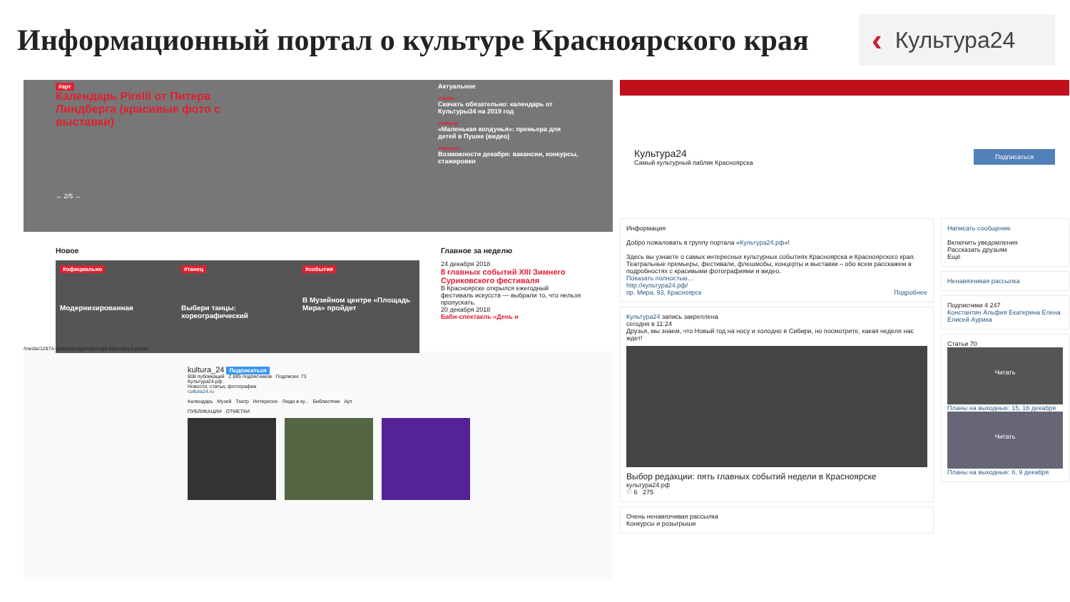Информационный портал о культуре Красноярского края
‹ Культура24
#арт
Календарь Pirelli от Питера Линдберга (красивые фото с выставки)
← 2/5 →
Актуальное
#люди
Скачать обязательно: календарь от Культуры24 на 2019 год
#театр
«Маленькая колдунья»: премьера для детей в Пушке (видео)
#конкурс
Возможности декабря: вакансии, конкурсы, стажировки
Новое
#официально
Модернизированная
#танец
Выбери танцы: хореографический
#события
В Музейном центре «Площадь Мира» пройдет
Главное за неделю
24 декабря 2018
8 главных событий XIII Зимнего Суриковского фестиваля
В Красноярске открылся ежегодный фестиваль искусств — выбрали то, что нельзя пропускать.
20 декабря 2018
Баби-спектакль «День и
/media/12874-vystavka-legendarnogo-kalendarya-pirelli/
kultura_24 Подписаться
808 публикаций 2 885 подписчиков Подписки: 73
Культура24.рф
Новости, статьи, фотографии
cultura24.ru
Календарь Музей Театр Интересно Люди в ку... Библиотеки Арт
ПУБЛИКАЦИИ ОТМЕТКИ
Культура24
Самый культурный паблик Красноярска
Подписаться
Информация
Добро пожаловать в группу портала «Культура24.рф»!
Здесь вы узнаете о самых интересных культурных событиях Красноярска и Красноярского края. Театральные премьеры, фестивали, флешмобы, концерты и выставки – обо всем расскажем в подробностях с красивыми фотографиями и видео.
Показать полностью…
http://культура24.рф/
пр. Мира, 93, Красноярск Подробнее
Культура24 запись закреплена
сегодня в 11:24
Друзья, мы знаем, что Новый год на носу и холодно в Сибири, но посмотрите, какая неделя нас ждет!
Выбор редакции: пять главных событий недели в Красноярске
культура24.рф
♡ 6 275
Очень ненавязчивая рассылка
Конкурсы и розыгрыши
Написать сообщение
Включить уведомления
Рассказать друзьям
Ещё
Ненавязчивая рассылка
Подписчики 4 247
Константин Альфия Екатерина Елена Елисей Аурика
Статьи 70
Читать
Планы на выходные: 15, 16 декабря
Читать
Планы на выходные: 8, 9 декабря